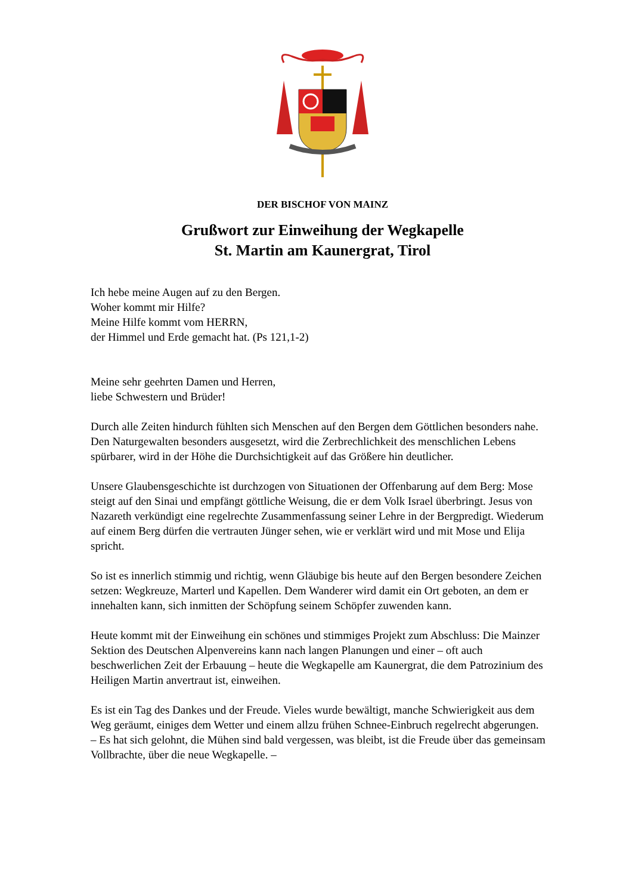DER BISCHOF VON MAINZ
Grußwort zur Einweihung der Wegkapelle
St. Martin am Kaunergrat, Tirol
Ich hebe meine Augen auf zu den Bergen.
Woher kommt mir Hilfe?
Meine Hilfe kommt vom HERRN,
der Himmel und Erde gemacht hat. (Ps 121,1-2)
Meine sehr geehrten Damen und Herren,
liebe Schwestern und Brüder!
Durch alle Zeiten hindurch fühlten sich Menschen auf den Bergen dem Göttlichen besonders nahe. Den Naturgewalten besonders ausgesetzt, wird die Zerbrechlichkeit des menschlichen Lebens spürbarer, wird in der Höhe die Durchsichtigkeit auf das Größere hin deutlicher.
Unsere Glaubensgeschichte ist durchzogen von Situationen der Offenbarung auf dem Berg: Mose steigt auf den Sinai und empfängt göttliche Weisung, die er dem Volk Israel überbringt. Jesus von Nazareth verkündigt eine regelrechte Zusammenfassung seiner Lehre in der Bergpredigt. Wiederum auf einem Berg dürfen die vertrauten Jünger sehen, wie er verklärt wird und mit Mose und Elija spricht.
So ist es innerlich stimmig und richtig, wenn Gläubige bis heute auf den Bergen besondere Zeichen setzen: Wegkreuze, Marterl und Kapellen. Dem Wanderer wird damit ein Ort geboten, an dem er innehalten kann, sich inmitten der Schöpfung seinem Schöpfer zuwenden kann.
Heute kommt mit der Einweihung ein schönes und stimmiges Projekt zum Abschluss: Die Mainzer Sektion des Deutschen Alpenvereins kann nach langen Planungen und einer – oft auch beschwerlichen Zeit der Erbauung – heute die Wegkapelle am Kaunergrat, die dem Patrozinium des Heiligen Martin anvertraut ist, einweihen.
Es ist ein Tag des Dankes und der Freude. Vieles wurde bewältigt, manche Schwierigkeit aus dem Weg geräumt, einiges dem Wetter und einem allzu frühen Schnee-Einbruch regelrecht abgerungen.
– Es hat sich gelohnt, die Mühen sind bald vergessen, was bleibt, ist die Freude über das gemeinsam Vollbrachte, über die neue Wegkapelle. –